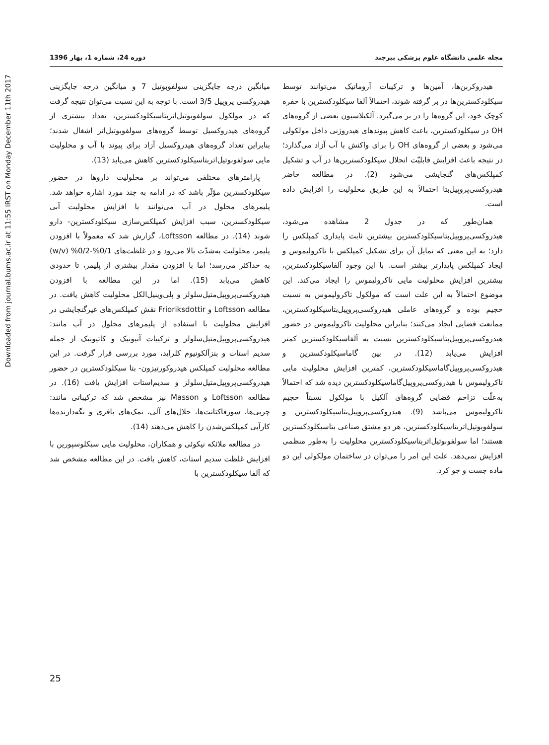Downloaded from journal.bums.ac.ir at 11:55 IRST on Monday December 11th 2017
مجله علمی دانشگاه علوم پزشکی بیرجند دوره 24، شماره 1، بهار 1396
هیدروکربن‌ها، آمین‌ها و ترکیبات آروماتیک می‌توانند توسط سیکلودکسترین‌ها در بر گرفته شوند، احتمالاً آلفا سیکلودکسترین با حفره کوچک خود، این گروه‌ها را در بر می‌گیرد. آلکیلاسیون بعضی از گروه‌های OH در سیکلودکسترین، باعث کاهش پیوندهای هیدروژنی داخل مولکولی می‌شود و بعضی از گروه‌های OH را برای واکنش با آب آزاد می‌گذارد؛ در نتیجه باعث افزایش قابلیّت انحلال سیکلودکسترین‌ها در آب و تشکیل کمپلکس‌های گنجایشی می‌شود (2). در مطالعه حاضر هیدروکسی‌پروپیل‌بتا احتمالاً به این طریق محلولیت را افزایش داده است.
همان‌طور که در جدول 2 مشاهده می‌شود، هیدروکسی‌پروپیل‌بتاسیکلودکسترین بیشترین ثابت پایداری کمپلکس را دارد؛ به این معنی که تمایل آن برای تشکیل کمپلکس با تاکرولیموس و ایجاد کمپلکس پایدارتر بیشتر است. با این وجود آلفاسیکلودکسترین، بیشترین افزایش محلولیت مایی تاکرولیموس را ایجاد می‌کند. این موضوع احتمالاً به این علت است که مولکول تاکرولیموس به نسبت حجیم بوده و گروه‌های عاملی هیدروکسی‌پروپیل‌بتاسیکلودکسترین، ممانعت فضایی ایجاد می‌کنند؛ بنابراین محلولیت تاکرولیموس در حضور هیدروکسی‌پروپیل‌بتاسیکلودکسترین نسبت به آلفاسیکلودکسترین کمتر افزایش می‌یابد (12). در بین گاماسیکلودکسترین و هیدروکسی‌پروپیل‌گاماسیکلودکسترین، کمترین افزایش محلولیت مایی تاکرولیموس با هیدروکسی‌پروپیل‌گاماسیکلودکسترین دیده شد که احتمالاً به‌علّت تزاحم فضایی گروه‌های آلکیل با مولکول نسبتاً حجیم تاکرولیموس می‌باشد (9). هیدروکسی‌پروپیل‌بتاسیکلودکسترین و سولفوبوتیل‌اتربتاسیکلودکسترین، هر دو مشتق صناعی بتاسیکلودکسترین هستند؛ اما سولفوبوتیل‌اتربتاسیکلودکسترین محلولیت را به‌طور منظمی افزایش نمی‌دهد. علت این امر را می‌توان در ساختمان مولکولی این دو ماده جست و جو کرد.
میانگین درجه جایگزینی سولفوبوتیل 7 و میانگین درجه جایگزینی هیدروکسی پروپیل 3/5 است. با توجه به این نسبت می‌توان نتیجه گرفت که در مولکول سولفوبوتیل‌اتربتاسیکلودکسترین، تعداد بیشتری از گروه‌های هیدروکسیل توسط گروه‌های سولفوبوتیل‌اتر اشغال شدند؛ بنابراین تعداد گروه‌های هیدروکسیل آزاد برای پیوند با آب و محلولیت مایی سولفوبوتیل‌اتربتاسیکلودکسترین کاهش می‌یابد (13).
پارامترهای مختلفی می‌تواند بر محلولیت داروها در حضور سیکلودکسترین مؤثّر باشد که در ادامه به چند مورد اشاره خواهد شد. پلیمرهای محلول در آب می‌توانند با افزایش محلولیت آبی سیکلودکسترین، سبب افزایش کمپلکس‌سازی سیکلودکسترین- دارو شوند (14). در مطالعه Loftsson، گزارش شد که معمولاً با افزودن پلیمر، محلولیت به‌شدّت بالا می‌رود و در غلظت‌های 0/1%-0/2% (w/v) به حداکثر می‌رسد؛ اما با افزودن مقدار بیشتری از پلیمر، تا حدودی کاهش می‌یابد (15). اما در این مطالعه با افزودن هیدروکسی‌پروپیل‌متیل‌سلولز و پلی‌وینیل‌الکل محلولیت کاهش یافت. در مطالعه Loftsson و Frioriksdottir نقش کمپلکس‌های غیرگنجایشی در افزایش محلولیت با استفاده از پلیمرهای محلول در آب مانند: هیدروکسی‌پروپیل‌متیل‌سلولز و ترکیبات آنیونیک و کاتیونیک از جمله سدیم استات و بنزآلکونیوم کلراید، مورد بررسی قرار گرفت. در این مطالعه محلولیت کمپلکس هیدروکورتیزون- بتا سیکلودکسترین در حضور هیدروکسی‌پروپیل‌متیل‌سلولز و سدیم‌استات افزایش یافت (16). در مطالعه Loftsson و Masson نیز مشخص شد که ترکیباتی مانند: چربی‌ها، سورفاکتانت‌ها، حلال‌های آلی، نمک‌های بافری و نگه‌دارنده‌ها کارآیی کمپلکس‌شدن را کاهش می‌دهند (14).
در مطالعه ملائکه نیکوئی و همکاران، محلولیت مایی سیکلوسپورین با افزایش غلظت سدیم استات، کاهش یافت. در این مطالعه مشخص شد که آلفا سیکلودکسترین با
25